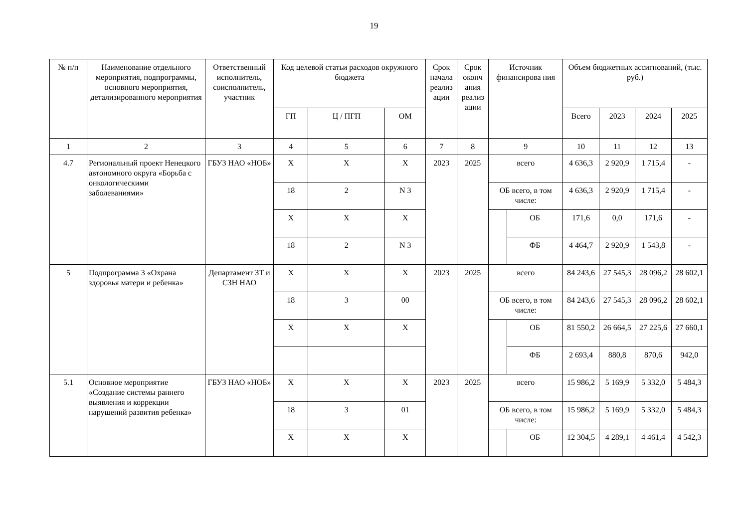19
| № п/п | Наименование отдельного мероприятия, подпрограммы, основного мероприятия, детализированного мероприятия | Ответственный исполнитель, соисполнитель, участник | Код целевой статьи расходов окружного бюджета | | | Срок начала реализ ации | Срок оконч ания реализ ации | Источник финансирова ния | | Объем бюджетных ассигнований, (тыс. руб.) | | | |
| --- | --- | --- | --- | --- | --- | --- | --- | --- | --- | --- | --- | --- | --- |
| | | | ГП | Ц / ПГП | ОМ | | | | | Всего | 2023 | 2024 | 2025 |
| 1 | 2 | 3 | 4 | 5 | 6 | 7 | 8 | 9 | | 10 | 11 | 12 | 13 |
| 4.7 | Региональный проект Ненецкого автономного округа «Борьба с онкологическими заболеваниями» | ГБУЗ НАО «НОБ» | X | X | X | 2023 | 2025 | всего | | 4 636,3 | 2 920,9 | 1 715,4 | - |
| | | | 18 | 2 | N 3 | | | ОБ всего, в том числе: | | 4 636,3 | 2 920,9 | 1 715,4 | - |
| | | | X | X | X | | | | ОБ | 171,6 | 0,0 | 171,6 | - |
| | | | 18 | 2 | N 3 | | | | ФБ | 4 464,7 | 2 920,9 | 1 543,8 | - |
| 5 | Подпрограмма 3 «Охрана здоровья матери и ребенка» | Департамент ЗТ и СЗН НАО | X | X | X | 2023 | 2025 | всего | | 84 243,6 | 27 545,3 | 28 096,2 | 28 602,1 |
| | | | 18 | 3 | 00 | | | ОБ всего, в том числе: | | 84 243,6 | 27 545,3 | 28 096,2 | 28 602,1 |
| | | | X | X | X | | | | ОБ | 81 550,2 | 26 664,5 | 27 225,6 | 27 660,1 |
| | | | | | | | | | ФБ | 2 693,4 | 880,8 | 870,6 | 942,0 |
| 5.1 | Основное мероприятие «Создание системы раннего выявления и коррекции нарушений развития ребенка» | ГБУЗ НАО «НОБ» | X | X | X | 2023 | 2025 | всего | | 15 986,2 | 5 169,9 | 5 332,0 | 5 484,3 |
| | | | 18 | 3 | 01 | | | ОБ всего, в том числе: | | 15 986,2 | 5 169,9 | 5 332,0 | 5 484,3 |
| | | | X | X | X | | | | ОБ | 12 304,5 | 4 289,1 | 4 461,4 | 4 542,3 |